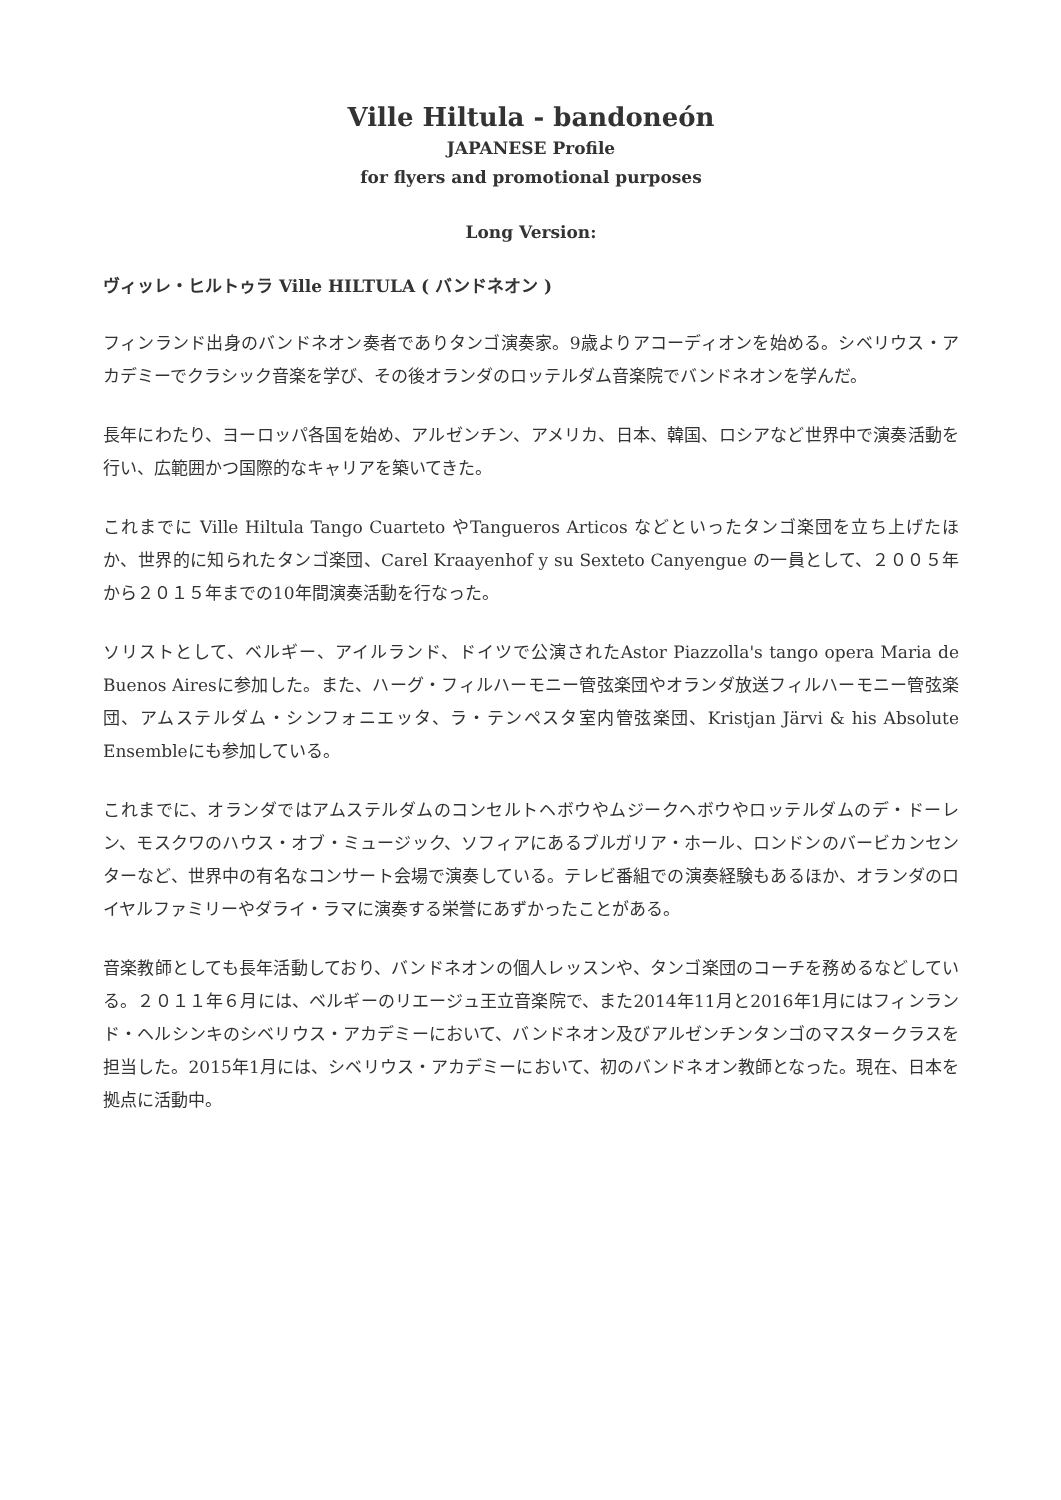Ville Hiltula - bandoneón
JAPANESE Profile
for flyers and promotional purposes
Long Version:
ヴィッレ・ヒルトゥラ Ville HILTULA ( バンドネオン )
フィンランド出身のバンドネオン奏者でありタンゴ演奏家。9歳よりアコーディオンを始める。シベリウス・アカデミーでクラシック音楽を学び、その後オランダのロッテルダム音楽院でバンドネオンを学んだ。
長年にわたり、ヨーロッパ各国を始め、アルゼンチン、アメリカ、日本、韓国、ロシアなど世界中で演奏活動を行い、広範囲かつ国際的なキャリアを築いてきた。
これまでに Ville Hiltula Tango Cuarteto やTangueros Articos などといったタンゴ楽団を立ち上げたほか、世界的に知られたタンゴ楽団、Carel Kraayenhof y su Sexteto Canyengue の一員として、２００５年から２０１５年までの10年間演奏活動を行なった。
ソリストとして、ベルギー、アイルランド、ドイツで公演されたAstor Piazzolla's tango opera Maria de Buenos Airesに参加した。また、ハーグ・フィルハーモニー管弦楽団やオランダ放送フィルハーモニー管弦楽団、アムステルダム・シンフォニエッタ、ラ・テンペスタ室内管弦楽団、Kristjan Järvi & his Absolute Ensembleにも参加している。
これまでに、オランダではアムステルダムのコンセルトヘボウやムジークヘボウやロッテルダムのデ・ドーレン、モスクワのハウス・オブ・ミュージック、ソフィアにあるブルガリア・ホール、ロンドンのバービカンセンターなど、世界中の有名なコンサート会場で演奏している。テレビ番組での演奏経験もあるほか、オランダのロイヤルファミリーやダライ・ラマに演奏する栄誉にあずかったことがある。
音楽教師としても長年活動しており、バンドネオンの個人レッスンや、タンゴ楽団のコーチを務めるなどしている。２０１１年６月には、ベルギーのリエージュ王立音楽院で、また2014年11月と2016年1月にはフィンランド・ヘルシンキのシベリウス・アカデミーにおいて、バンドネオン及びアルゼンチンタンゴのマスタークラスを担当した。2015年1月には、シベリウス・アカデミーにおいて、初のバンドネオン教師となった。現在、日本を拠点に活動中。